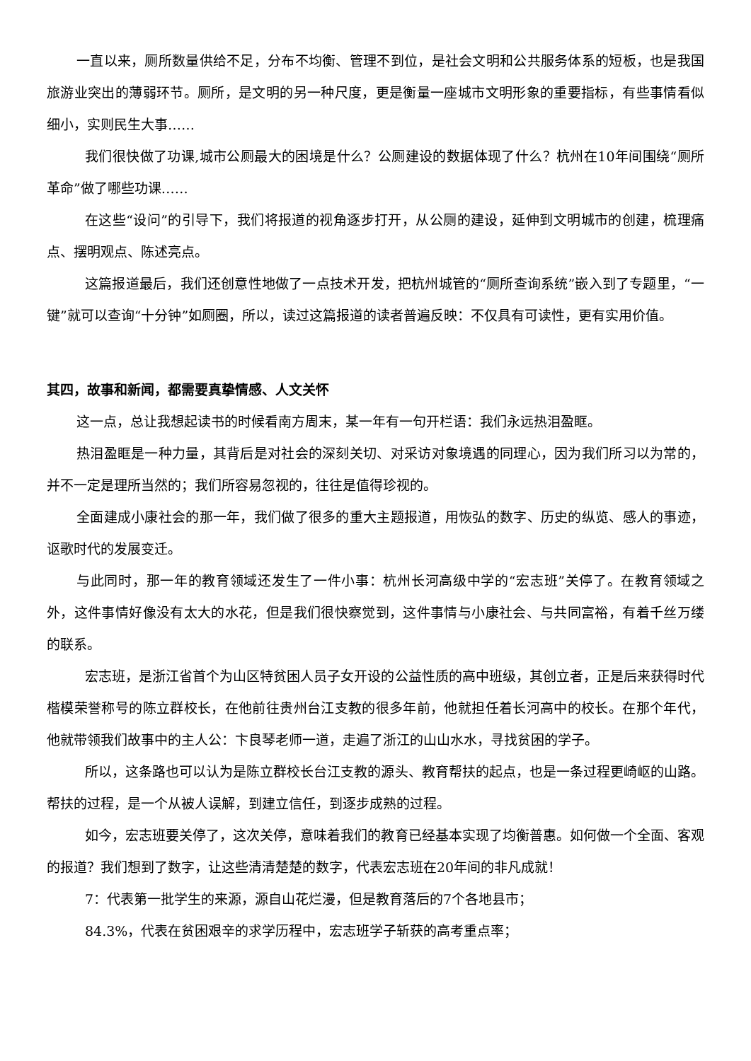一直以来，厕所数量供给不足，分布不均衡、管理不到位，是社会文明和公共服务体系的短板，也是我国旅游业突出的薄弱环节。厕所，是文明的另一种尺度，更是衡量一座城市文明形象的重要指标，有些事情看似细小，实则民生大事……
我们很快做了功课,城市公厕最大的困境是什么？公厕建设的数据体现了什么？杭州在10年间围绕“厕所革命”做了哪些功课……
在这些“设问”的引导下，我们将报道的视角逐步打开，从公厕的建设，延伸到文明城市的创建，梳理痛点、摆明观点、陈述亮点。
这篇报道最后，我们还创意性地做了一点技术开发，把杭州城管的“厕所查询系统”嵌入到了专题里，“一键”就可以查询“十分钟”如厕圈，所以，读过这篇报道的读者普遍反映：不仅具有可读性，更有实用价值。
其四，故事和新闻，都需要真挚情感、人文关怀
这一点，总让我想起读书的时候看南方周末，某一年有一句开栏语：我们永远热泪盈眶。
热泪盈眶是一种力量，其背后是对社会的深刻关切、对采访对象境遇的同理心，因为我们所习以为常的，并不一定是理所当然的；我们所容易忽视的，往往是值得珍视的。
全面建成小康社会的那一年，我们做了很多的重大主题报道，用恢弘的数字、历史的纵览、感人的事迹，讴歌时代的发展变迁。
与此同时，那一年的教育领域还发生了一件小事：杭州长河高级中学的“宏志班”关停了。在教育领域之外，这件事情好像没有太大的水花，但是我们很快察觉到，这件事情与小康社会、与共同富裕，有着千丝万缕的联系。
宏志班，是浙江省首个为山区特贫困人员子女开设的公益性质的高中班级，其创立者，正是后来获得时代楷模荣誉称号的陈立群校长，在他前往贵州台江支教的很多年前，他就担任着长河高中的校长。在那个年代，他就带领我们故事中的主人公：卞良琴老师一道，走遍了浙江的山山水水，寻找贫困的学子。
所以，这条路也可以认为是陈立群校长台江支教的源头、教育帮扶的起点，也是一条过程更崎岖的山路。帮扶的过程，是一个从被人误解，到建立信任，到逐步成熟的过程。
如今，宏志班要关停了，这次关停，意味着我们的教育已经基本实现了均衡普惠。如何做一个全面、客观的报道？我们想到了数字，让这些清清楚楚的数字，代表宏志班在20年间的非凡成就！
7：代表第一批学生的来源，源自山花烂漫，但是教育落后的7个各地县市；
84.3%，代表在贫困艰辛的求学历程中，宏志班学子斩获的高考重点率；